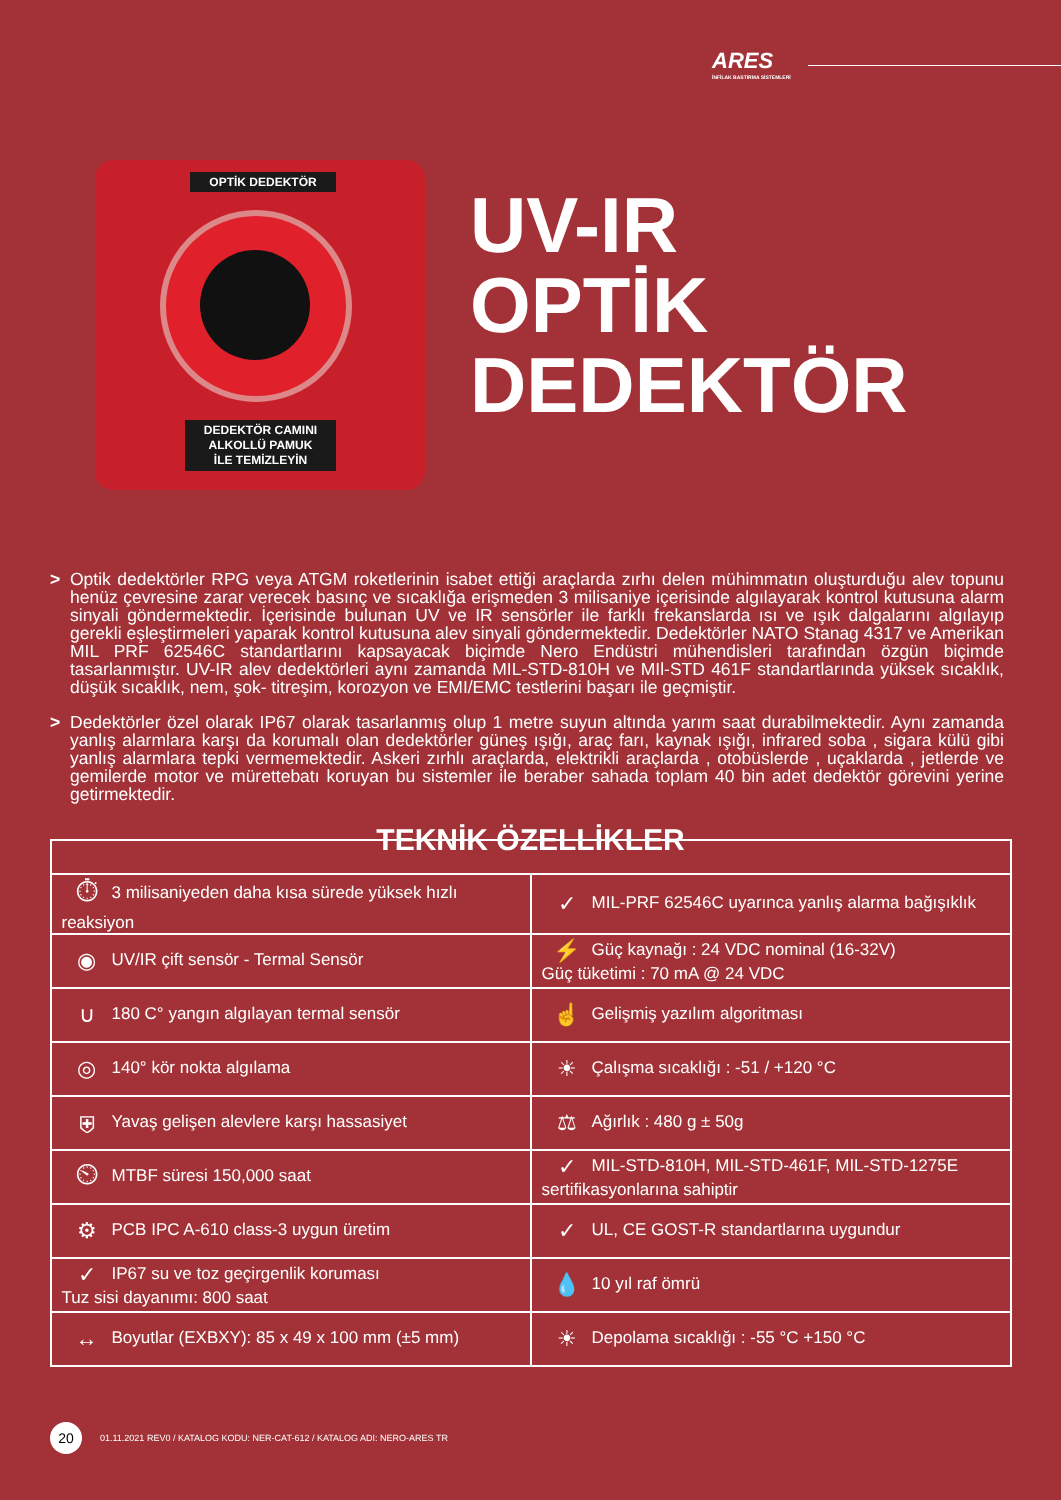ARES
İNFİLAK BASTIRMA SİSTEMLERİ
OPTİK DEDEKTÖR
DEDEKTÖR CAMINI
ALKOLLÜ PAMUK
İLE TEMİZLEYİN
UV-IR
OPTİK
DEDEKTÖR
> Optik dedektörler RPG veya ATGM roketlerinin isabet ettiği araçlarda zırhı delen mühimmatın oluşturduğu alev topunu henüz çevresine zarar verecek basınç ve sıcaklığa erişmeden 3 milisaniye içerisinde algılayarak kontrol kutusuna alarm sinyali göndermektedir. İçerisinde bulunan UV ve IR sensörler ile farklı frekanslarda ısı ve ışık dalgalarını algılayıp gerekli eşleştirmeleri yaparak kontrol kutusuna alev sinyali göndermektedir. Dedektörler NATO Stanag 4317 ve Amerikan MIL PRF 62546C standartlarını kapsayacak biçimde Nero Endüstri mühendisleri tarafından özgün biçimde tasarlanmıştır. UV-IR alev dedektörleri aynı zamanda MIL-STD-810H ve MIl-STD 461F standartlarında yüksek sıcaklık, düşük sıcaklık, nem, şok- titreşim, korozyon ve EMI/EMC testlerini başarı ile geçmiştir.
> Dedektörler özel olarak IP67 olarak tasarlanmış olup 1 metre suyun altında yarım saat durabilmektedir. Aynı zamanda yanlış alarmlara karşı da korumalı olan dedektörler güneş ışığı, araç farı, kaynak ışığı, infrared soba , sigara külü gibi yanlış alarmlara tepki vermemektedir. Askeri zırhlı araçlarda, elektrikli araçlarda , otobüslerde , uçaklarda , jetlerde ve gemilerde motor ve mürettebatı koruyan bu sistemler ile beraber sahada toplam 40 bin adet dedektör görevini yerine getirmektedir.
TEKNİK ÖZELLİKLER
| ⏱ 3 milisaniyeden daha kısa sürede yüksek hızlı reaksiyon | ✓ MIL-PRF 62546C uyarınca yanlış alarma bağışıklık |
| ◉ UV/IR çift sensör - Termal Sensör | ⚡ Güç kaynağı : 24 VDC nominal (16-32V) Güç tüketimi : 70 mA @ 24 VDC |
| ∪ 180 C° yangın algılayan termal sensör | ☝ Gelişmiş yazılım algoritması |
| ◎ 140° kör nokta algılama | ☀ Çalışma sıcaklığı : -51 / +120 °C |
| ⛨ Yavaş gelişen alevlere karşı hassasiyet | ⚖ Ağırlık : 480 g ± 50g |
| ⏲ MTBF süresi 150,000 saat | ✓ MIL-STD-810H, MIL-STD-461F, MIL-STD-1275E sertifikasyonlarına sahiptir |
| ⚙ PCB IPC A-610 class-3 uygun üretim | ✓ UL, CE GOST-R standartlarına uygundur |
| ✓ IP67 su ve toz geçirgenlik koruması Tuz sisi dayanımı: 800 saat | 💧 10 yıl raf ömrü |
| ↔ Boyutlar (EXBXY): 85 x 49 x 100 mm (±5 mm) | ☀ Depolama sıcaklığı : -55 °C +150 °C |
20
01.11.2021 REV0 / KATALOG KODU: NER-CAT-612 / KATALOG ADI: NERO-ARES TR